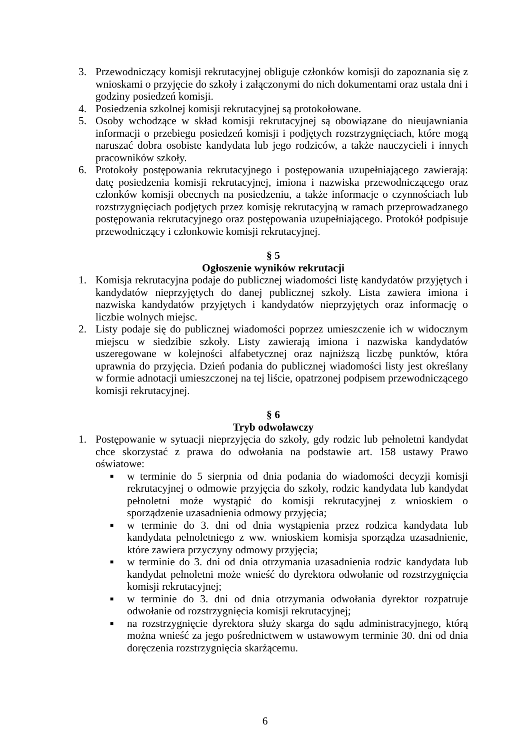3. Przewodniczący komisji rekrutacyjnej obliguje członków komisji do zapoznania się z wnioskami o przyjęcie do szkoły i załączonymi do nich dokumentami oraz ustala dni i godziny posiedzeń komisji.
4. Posiedzenia szkolnej komisji rekrutacyjnej są protokołowane.
5. Osoby wchodzące w skład komisji rekrutacyjnej są obowiązane do nieujawniania informacji o przebiegu posiedzeń komisji i podjętych rozstrzygnięciach, które mogą naruszać dobra osobiste kandydata lub jego rodziców, a także nauczycieli i innych pracowników szkoły.
6. Protokoły postępowania rekrutacyjnego i postępowania uzupełniającego zawierają: datę posiedzenia komisji rekrutacyjnej, imiona i nazwiska przewodniczącego oraz członków komisji obecnych na posiedzeniu, a także informacje o czynnościach lub rozstrzygnięciach podjętych przez komisję rekrutacyjną w ramach przeprowadzanego postępowania rekrutacyjnego oraz postępowania uzupełniającego. Protokół podpisuje przewodniczący i członkowie komisji rekrutacyjnej.
§ 5
Ogłoszenie wyników rekrutacji
1. Komisja rekrutacyjna podaje do publicznej wiadomości listę kandydatów przyjętych i kandydatów nieprzyjętych do danej publicznej szkoły. Lista zawiera imiona i nazwiska kandydatów przyjętych i kandydatów nieprzyjętych oraz informację o liczbie wolnych miejsc.
2. Listy podaje się do publicznej wiadomości poprzez umieszczenie ich w widocznym miejscu w siedzibie szkoły. Listy zawierają imiona i nazwiska kandydatów uszeregowane w kolejności alfabetycznej oraz najniższą liczbę punktów, która uprawnia do przyjęcia. Dzień podania do publicznej wiadomości listy jest określany w formie adnotacji umieszczonej na tej liście, opatrzonej podpisem przewodniczącego komisji rekrutacyjnej.
§ 6
Tryb odwoławczy
1. Postępowanie w sytuacji nieprzyjęcia do szkoły, gdy rodzic lub pełnoletni kandydat chce skorzystać z prawa do odwołania na podstawie art. 158 ustawy Prawo oświatowe:
■
w terminie do 5 sierpnia od dnia podania do wiadomości decyzji komisji rekrutacyjnej o odmowie przyjęcia do szkoły, rodzic kandydata lub kandydat pełnoletni może wystąpić do komisji rekrutacyjnej z wnioskiem o sporządzenie uzasadnienia odmowy przyjęcia;
■
w terminie do 3. dni od dnia wystąpienia przez rodzica kandydata lub kandydata pełnoletniego z ww. wnioskiem komisja sporządza uzasadnienie, które zawiera przyczyny odmowy przyjęcia;
■
w terminie do 3. dni od dnia otrzymania uzasadnienia rodzic kandydata lub kandydat pełnoletni może wnieść do dyrektora odwołanie od rozstrzygnięcia komisji rekrutacyjnej;
■
w terminie do 3. dni od dnia otrzymania odwołania dyrektor rozpatruje odwołanie od rozstrzygnięcia komisji rekrutacyjnej;
■
na rozstrzygnięcie dyrektora służy skarga do sądu administracyjnego, którą można wnieść za jego pośrednictwem w ustawowym terminie 30. dni od dnia doręczenia rozstrzygnięcia skarżącemu.
6